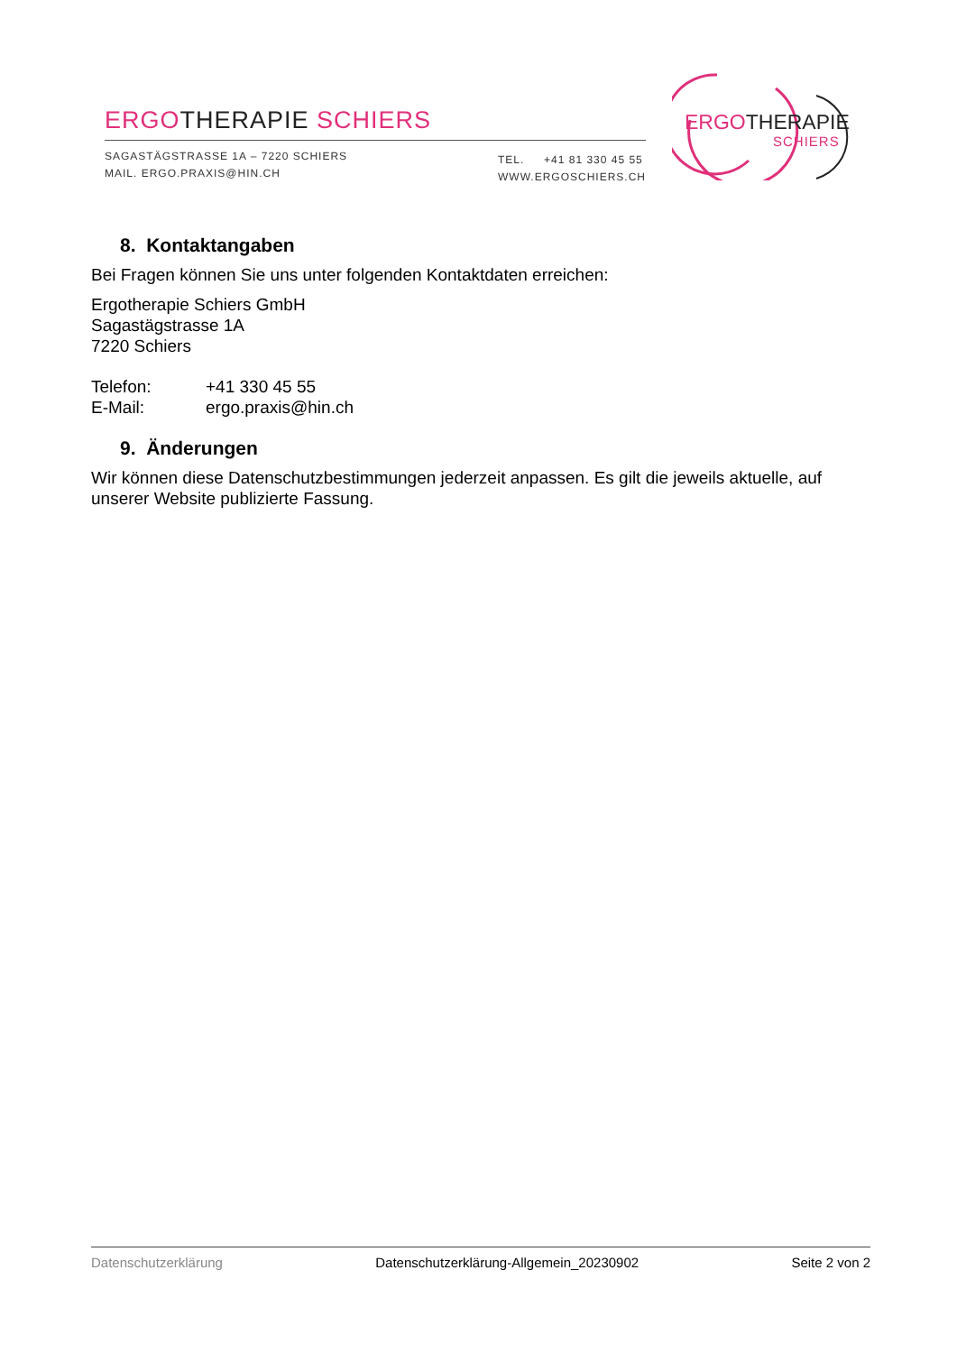ERGOTHERAPIE SCHIERS
SAGASTÄGSTRASSE 1A – 7220 SCHIERS
MAIL. ERGO.PRAXIS@HIN.CH
TEL. +41 81 330 45 55
WWW.ERGOSCHIERS.CH
ERGOTHERAPIE
SCHIERS
8. Kontaktangaben
Bei Fragen können Sie uns unter folgenden Kontaktdaten erreichen:
Ergotherapie Schiers GmbH
Sagastägstrasse 1A
7220 Schiers
Telefon: +41 330 45 55
E-Mail: ergo.praxis@hin.ch
9. Änderungen
Wir können diese Datenschutzbestimmungen jederzeit anpassen. Es gilt die jeweils aktuelle, auf unserer Website publizierte Fassung.
Datenschutzerklärung Datenschutzerklärung-Allgemein_20230902 Seite 2 von 2